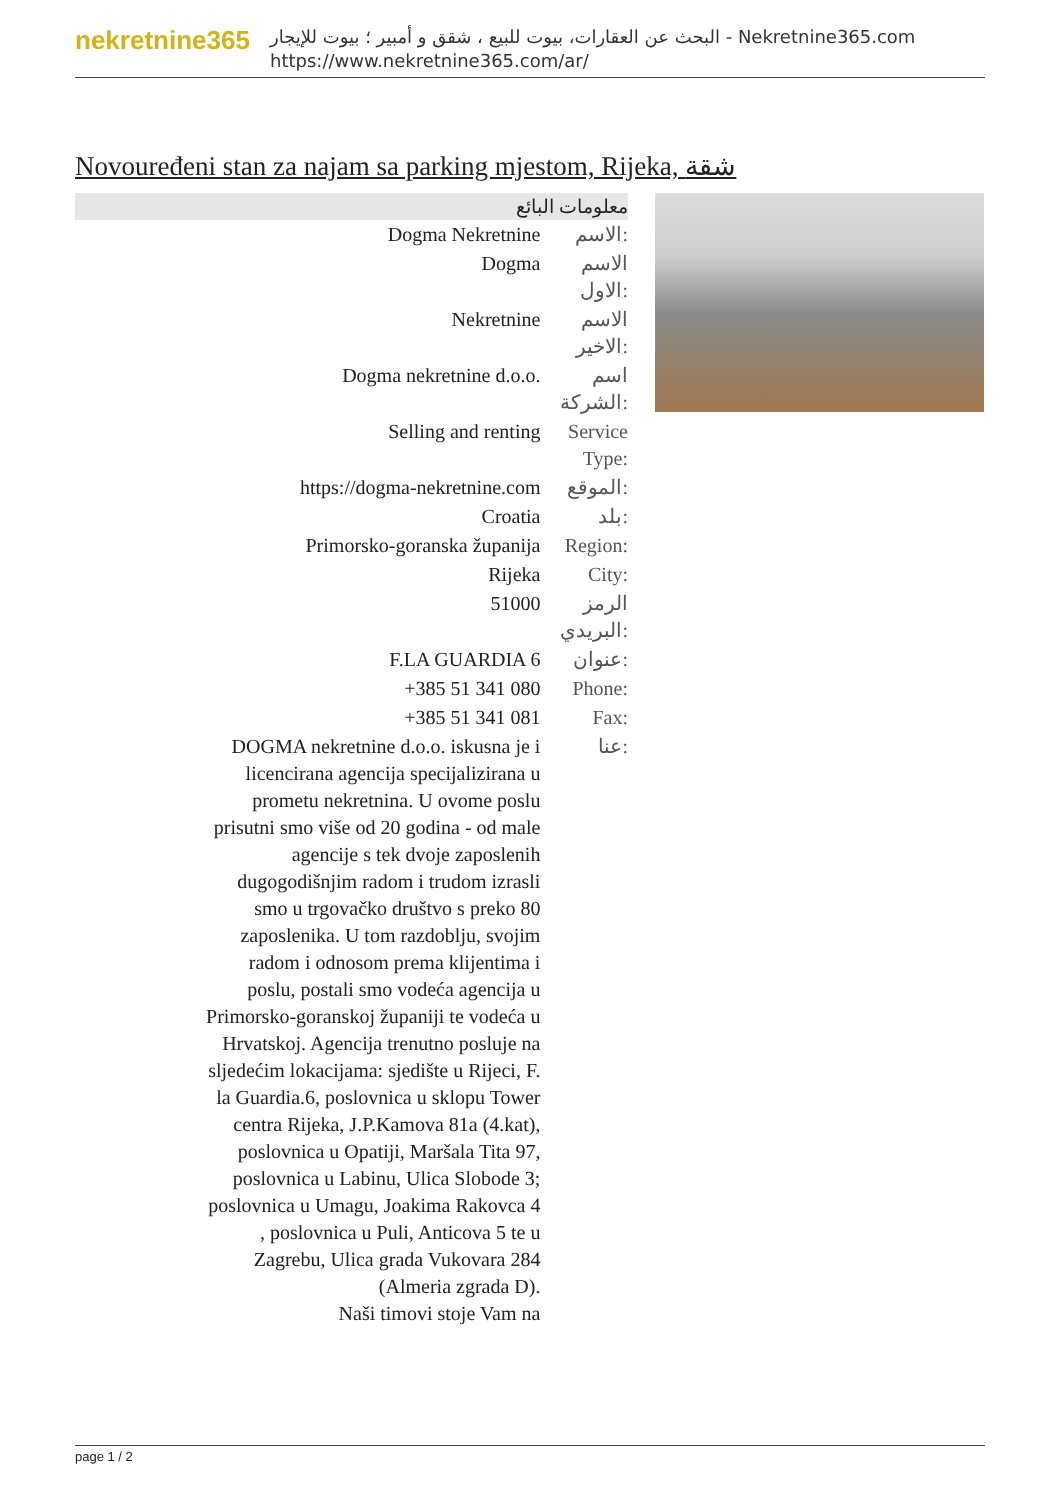nekretnine365
البحث عن العقارات، بيوت للبيع ، شقق و أمبير ؛ بيوت للإيجار - Nekretnine365.com
https://www.nekretnine365.com/ar/
Novouređeni stan za najam sa parking mjestom, Rijeka, شقة
معلومات البائع
| Dogma Nekretnine | الاسم: |
| Dogma | الاسم الاول: |
| Nekretnine | الاسم الاخير: |
| Dogma nekretnine d.o.o. | اسم الشركة: |
| Selling and renting | Service Type: |
| https://dogma-nekretnine.com | الموقع: |
| Croatia | بلد: |
| Primorsko-goranska županija | Region: |
| Rijeka | City: |
| 51000 | الرمز البريدي: |
| F.LA GUARDIA 6 | عنوان: |
| +385 51 341 080 | Phone: |
| +385 51 341 081 | Fax: |
| DOGMA nekretnine d.o.o. iskusna je i licencirana agencija specijalizirana u prometu nekretnina. U ovome poslu prisutni smo više od 20 godina - od male agencije s tek dvoje zaposlenih dugogodišnjim radom i trudom izrasli smo u trgovačko društvo s preko 80 zaposlenika. U tom razdoblju, svojim radom i odnosom prema klijentima i poslu, postali smo vodeća agencija u Primorsko-goranskoj županiji te vodeća u Hrvatskoj. Agencija trenutno posluje na sljedećim lokacijama: sjedište u Rijeci, F. la Guardia.6, poslovnica u sklopu Tower centra Rijeka, J.P.Kamova 81a (4.kat), poslovnica u Opatiji, Maršala Tita 97, poslovnica u Labinu, Ulica Slobode 3; poslovnica u Umagu, Joakima Rakovca 4 , poslovnica u Puli, Anticova 5 te u Zagrebu, Ulica grada Vukovara 284 (Almeria zgrada D). Naši timovi stoje Vam na | عنا: |
page 1 / 2